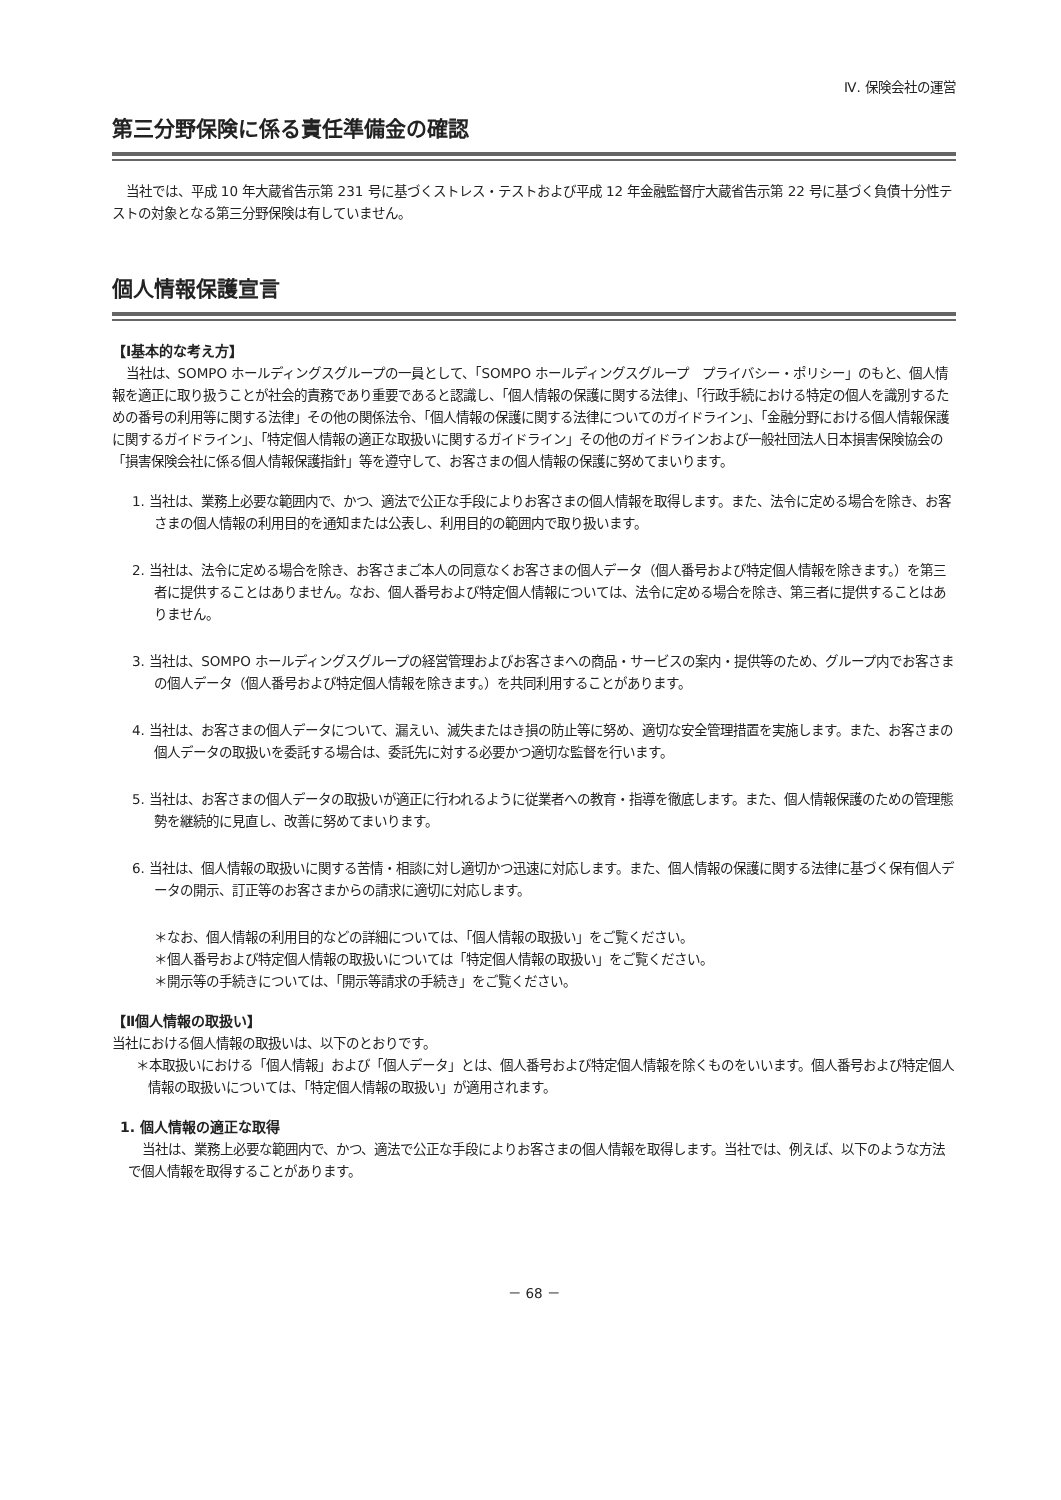Ⅳ. 保険会社の運営
第三分野保険に係る責任準備金の確認
当社では、平成 10 年大蔵省告示第 231 号に基づくストレス・テストおよび平成 12 年金融監督庁大蔵省告示第 22 号に基づく負債十分性テストの対象となる第三分野保険は有していません。
個人情報保護宣言
【Ⅰ基本的な考え方】
当社は、SOMPO ホールディングスグループの一員として、「SOMPO ホールディングスグループ　プライバシー・ポリシー」のもと、個人情報を適正に取り扱うことが社会的責務であり重要であると認識し、「個人情報の保護に関する法律」、「行政手続における特定の個人を識別するための番号の利用等に関する法律」その他の関係法令、「個人情報の保護に関する法律についてのガイドライン」、「金融分野における個人情報保護に関するガイドライン」、「特定個人情報の適正な取扱いに関するガイドライン」その他のガイドラインおよび一般社団法人日本損害保険協会の「損害保険会社に係る個人情報保護指針」等を遵守して、お客さまの個人情報の保護に努めてまいります。
1. 当社は、業務上必要な範囲内で、かつ、適法で公正な手段によりお客さまの個人情報を取得します。また、法令に定める場合を除き、お客さまの個人情報の利用目的を通知または公表し、利用目的の範囲内で取り扱います。
2. 当社は、法令に定める場合を除き、お客さまご本人の同意なくお客さまの個人データ（個人番号および特定個人情報を除きます。）を第三者に提供することはありません。なお、個人番号および特定個人情報については、法令に定める場合を除き、第三者に提供することはありません。
3. 当社は、SOMPO ホールディングスグループの経営管理およびお客さまへの商品・サービスの案内・提供等のため、グループ内でお客さまの個人データ（個人番号および特定個人情報を除きます。）を共同利用することがあります。
4. 当社は、お客さまの個人データについて、漏えい、滅失またはき損の防止等に努め、適切な安全管理措置を実施します。また、お客さまの個人データの取扱いを委託する場合は、委託先に対する必要かつ適切な監督を行います。
5. 当社は、お客さまの個人データの取扱いが適正に行われるように従業者への教育・指導を徹底します。また、個人情報保護のための管理態勢を継続的に見直し、改善に努めてまいります。
6. 当社は、個人情報の取扱いに関する苦情・相談に対し適切かつ迅速に対応します。また、個人情報の保護に関する法律に基づく保有個人データの開示、訂正等のお客さまからの請求に適切に対応します。
＊なお、個人情報の利用目的などの詳細については、「個人情報の取扱い」をご覧ください。
＊個人番号および特定個人情報の取扱いについては「特定個人情報の取扱い」をご覧ください。
＊開示等の手続きについては、「開示等請求の手続き」をご覧ください。
【Ⅱ個人情報の取扱い】
当社における個人情報の取扱いは、以下のとおりです。
＊本取扱いにおける「個人情報」および「個人データ」とは、個人番号および特定個人情報を除くものをいいます。個人番号および特定個人情報の取扱いについては、「特定個人情報の取扱い」が適用されます。
1. 個人情報の適正な取得
当社は、業務上必要な範囲内で、かつ、適法で公正な手段によりお客さまの個人情報を取得します。当社では、例えば、以下のような方法で個人情報を取得することがあります。
－ 68 －